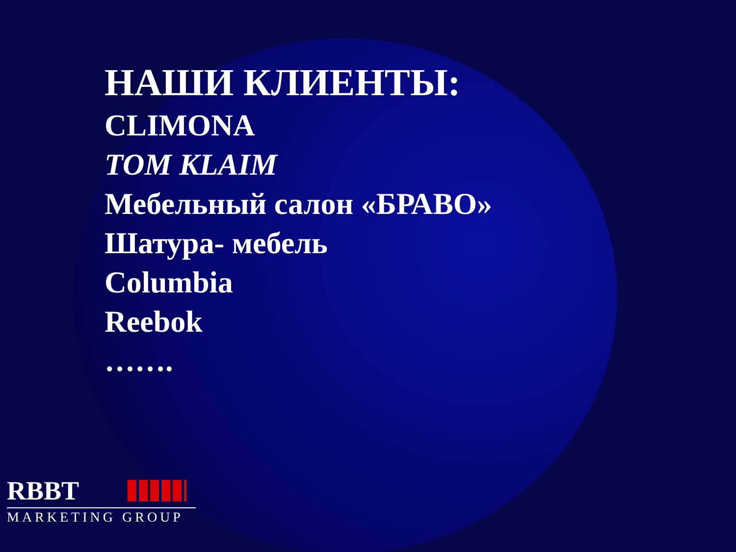НАШИ КЛИЕНТЫ:
CLIMONA
TOM KLAIM
Мебельный салон «БРАВО»
Шатура- мебель
Columbia
Reebok
…….
RBBT
MARKETING GROUP